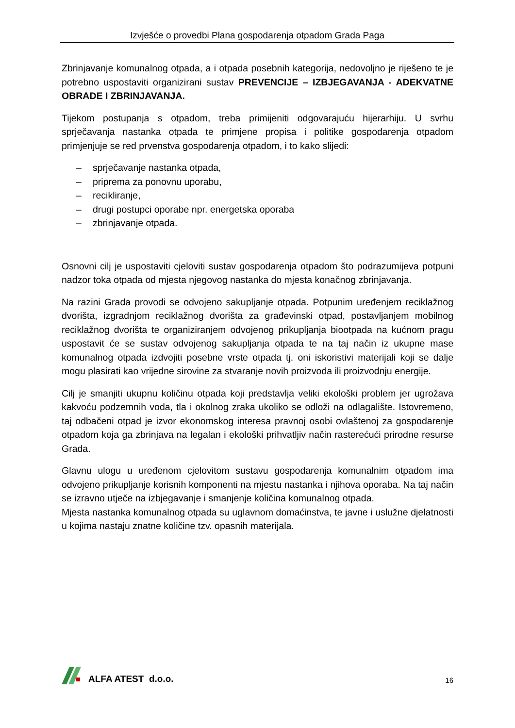Izvješće o provedbi Plana gospodarenja otpadom Grada Paga
Zbrinjavanje komunalnog otpada, a i otpada posebnih kategorija, nedovoljno je riješeno te je potrebno uspostaviti organizirani sustav PREVENCIJE – IZBJEGAVANJA - ADEKVATNE OBRADE I ZBRINJAVANJA.
Tijekom postupanja s otpadom, treba primijeniti odgovarajuću hijerarhiju. U svrhu sprječavanja nastanka otpada te primjene propisa i politike gospodarenja otpadom primjenjuje se red prvenstva gospodarenja otpadom, i to kako slijedi:
– sprječavanje nastanka otpada,
– priprema za ponovnu uporabu,
– recikliranje,
– drugi postupci oporabe npr. energetska oporaba
– zbrinjavanje otpada.
Osnovni cilj je uspostaviti cjeloviti sustav gospodarenja otpadom što podrazumijeva potpuni nadzor toka otpada od mjesta njegovog nastanka do mjesta konačnog zbrinjavanja.
Na razini Grada provodi se odvojeno sakupljanje otpada. Potpunim uređenjem reciklažnog dvorišta, izgradnjom reciklažnog dvorišta za građevinski otpad, postavljanjem mobilnog reciklažnog dvorišta te organiziranjem odvojenog prikupljanja biootpada na kućnom pragu uspostavit će se sustav odvojenog sakupljanja otpada te na taj način iz ukupne mase komunalnog otpada izdvojiti posebne vrste otpada tj. oni iskoristivi materijali koji se dalje mogu plasirati kao vrijedne sirovine za stvaranje novih proizvoda ili proizvodnju energije.
Cilj je smanjiti ukupnu količinu otpada koji predstavlja veliki ekološki problem jer ugrožava kakvoću podzemnih voda, tla i okolnog zraka ukoliko se odloži na odlagalište. Istovremeno, taj odbačeni otpad je izvor ekonomskog interesa pravnoj osobi ovlaštenoj za gospodarenje otpadom koja ga zbrinjava na legalan i ekološki prihvatljiv način rasterećući prirodne resurse Grada.
Glavnu ulogu u uređenom cjelovitom sustavu gospodarenja komunalnim otpadom ima odvojeno prikupljanje korisnih komponenti na mjestu nastanka i njihova oporaba. Na taj način se izravno utječe na izbjegavanje i smanjenje količina komunalnog otpada.
Mjesta nastanka komunalnog otpada su uglavnom domaćinstva, te javne i uslužne djelatnosti u kojima nastaju znatne količine tzv. opasnih materijala.
ALFA ATEST d.o.o.
16